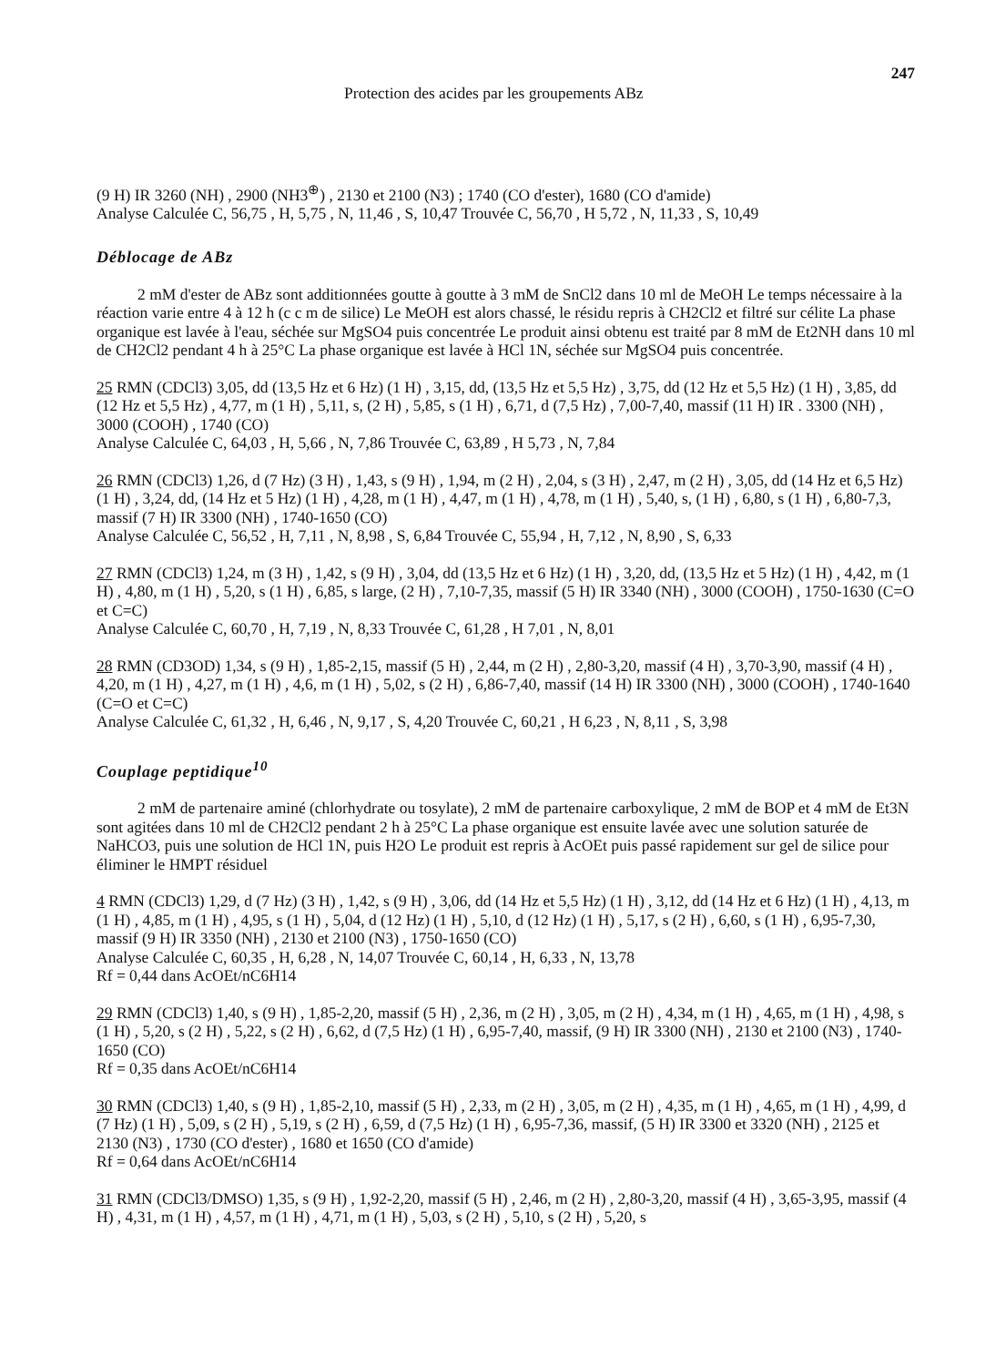Protection des acides par les groupements ABz
247
(9 H) IR 3260 (NH) , 2900 (NH3<sup>⊕</sup>) , 2130 et 2100 (N3) ; 1740 (CO d'ester), 1680 (CO d'amide)
Analyse Calculée C, 56,75 , H, 5,75 , N, 11,46 , S, 10,47 Trouvée C, 56,70 , H 5,72 , N, 11,33 , S, 10,49
Déblocage de ABz
2 mM d'ester de ABz sont additionnées goutte à goutte à 3 mM de SnCl2 dans 10 ml de MeOH Le temps nécessaire à la réaction varie entre 4 à 12 h (c c m de silice) Le MeOH est alors chassé, le résidu repris à CH2Cl2 et filtré sur célite La phase organique est lavée à l'eau, séchée sur MgSO4 puis concentrée Le produit ainsi obtenu est traité par 8 mM de Et2NH dans 10 ml de CH2Cl2 pendant 4 h à 25°C La phase organique est lavée à HCl 1N, séchée sur MgSO4 puis concentrée.
25 RMN (CDCl3) 3,05, dd (13,5 Hz et 6 Hz) (1 H) , 3,15, dd, (13,5 Hz et 5,5 Hz) , 3,75, dd (12 Hz et 5,5 Hz) (1 H) , 3,85, dd (12 Hz et 5,5 Hz) , 4,77, m (1 H) , 5,11, s, (2 H) , 5,85, s (1 H) , 6,71, d (7,5 Hz) , 7,00-7,40, massif (11 H) IR . 3300 (NH) , 3000 (COOH) , 1740 (CO)
Analyse Calculée C, 64,03 , H, 5,66 , N, 7,86 Trouvée C, 63,89 , H 5,73 , N, 7,84
26 RMN (CDCl3) 1,26, d (7 Hz) (3 H) , 1,43, s (9 H) , 1,94, m (2 H) , 2,04, s (3 H) , 2,47, m (2 H) , 3,05, dd (14 Hz et 6,5 Hz) (1 H) , 3,24, dd, (14 Hz et 5 Hz) (1 H) , 4,28, m (1 H) , 4,47, m (1 H) , 4,78, m (1 H) , 5,40, s, (1 H) , 6,80, s (1 H) , 6,80-7,3, massif (7 H) IR 3300 (NH) , 1740-1650 (CO)
Analyse Calculée C, 56,52 , H, 7,11 , N, 8,98 , S, 6,84 Trouvée C, 55,94 , H, 7,12 , N, 8,90 , S, 6,33
27 RMN (CDCl3) 1,24, m (3 H) , 1,42, s (9 H) , 3,04, dd (13,5 Hz et 6 Hz) (1 H) , 3,20, dd, (13,5 Hz et 5 Hz) (1 H) , 4,42, m (1 H) , 4,80, m (1 H) , 5,20, s (1 H) , 6,85, s large, (2 H) , 7,10-7,35, massif (5 H) IR 3340 (NH) , 3000 (COOH) , 1750-1630 (C=O et C=C)
Analyse Calculée C, 60,70 , H, 7,19 , N, 8,33 Trouvée C, 61,28 , H 7,01 , N, 8,01
28 RMN (CD3OD) 1,34, s (9 H) , 1,85-2,15, massif (5 H) , 2,44, m (2 H) , 2,80-3,20, massif (4 H) , 3,70-3,90, massif (4 H) , 4,20, m (1 H) , 4,27, m (1 H) , 4,6, m (1 H) , 5,02, s (2 H) , 6,86-7,40, massif (14 H) IR 3300 (NH) , 3000 (COOH) , 1740-1640 (C=O et C=C)
Analyse Calculée C, 61,32 , H, 6,46 , N, 9,17 , S, 4,20 Trouvée C, 60,21 , H 6,23 , N, 8,11 , S, 3,98
Couplage peptidique<sup>10</sup>
2 mM de partenaire aminé (chlorhydrate ou tosylate), 2 mM de partenaire carboxylique, 2 mM de BOP et 4 mM de Et3N sont agitées dans 10 ml de CH2Cl2 pendant 2 h à 25°C La phase organique est ensuite lavée avec une solution saturée de NaHCO3, puis une solution de HCl 1N, puis H2O Le produit est repris à AcOEt puis passé rapidement sur gel de silice pour éliminer le HMPT résiduel
4 RMN (CDCl3) 1,29, d (7 Hz) (3 H) , 1,42, s (9 H) , 3,06, dd (14 Hz et 5,5 Hz) (1 H) , 3,12, dd (14 Hz et 6 Hz) (1 H) , 4,13, m (1 H) , 4,85, m (1 H) , 4,95, s (1 H) , 5,04, d (12 Hz) (1 H) , 5,10, d (12 Hz) (1 H) , 5,17, s (2 H) , 6,60, s (1 H) , 6,95-7,30, massif (9 H) IR 3350 (NH) , 2130 et 2100 (N3) , 1750-1650 (CO)
Analyse Calculée C, 60,35 , H, 6,28 , N, 14,07 Trouvée C, 60,14 , H, 6,33 , N, 13,78
Rf = 0,44 dans AcOEt/nC6H14
29 RMN (CDCl3) 1,40, s (9 H) , 1,85-2,20, massif (5 H) , 2,36, m (2 H) , 3,05, m (2 H) , 4,34, m (1 H) , 4,65, m (1 H) , 4,98, s (1 H) , 5,20, s (2 H) , 5,22, s (2 H) , 6,62, d (7,5 Hz) (1 H) , 6,95-7,40, massif, (9 H) IR 3300 (NH) , 2130 et 2100 (N3) , 1740-1650 (CO)
Rf = 0,35 dans AcOEt/nC6H14
30 RMN (CDCl3) 1,40, s (9 H) , 1,85-2,10, massif (5 H) , 2,33, m (2 H) , 3,05, m (2 H) , 4,35, m (1 H) , 4,65, m (1 H) , 4,99, d (7 Hz) (1 H) , 5,09, s (2 H) , 5,19, s (2 H) , 6,59, d (7,5 Hz) (1 H) , 6,95-7,36, massif, (5 H) IR 3300 et 3320 (NH) , 2125 et 2130 (N3) , 1730 (CO d'ester) , 1680 et 1650 (CO d'amide)
Rf = 0,64 dans AcOEt/nC6H14
31 RMN (CDCl3/DMSO) 1,35, s (9 H) , 1,92-2,20, massif (5 H) , 2,46, m (2 H) , 2,80-3,20, massif (4 H) , 3,65-3,95, massif (4 H) , 4,31, m (1 H) , 4,57, m (1 H) , 4,71, m (1 H) , 5,03, s (2 H) , 5,10, s (2 H) , 5,20, s